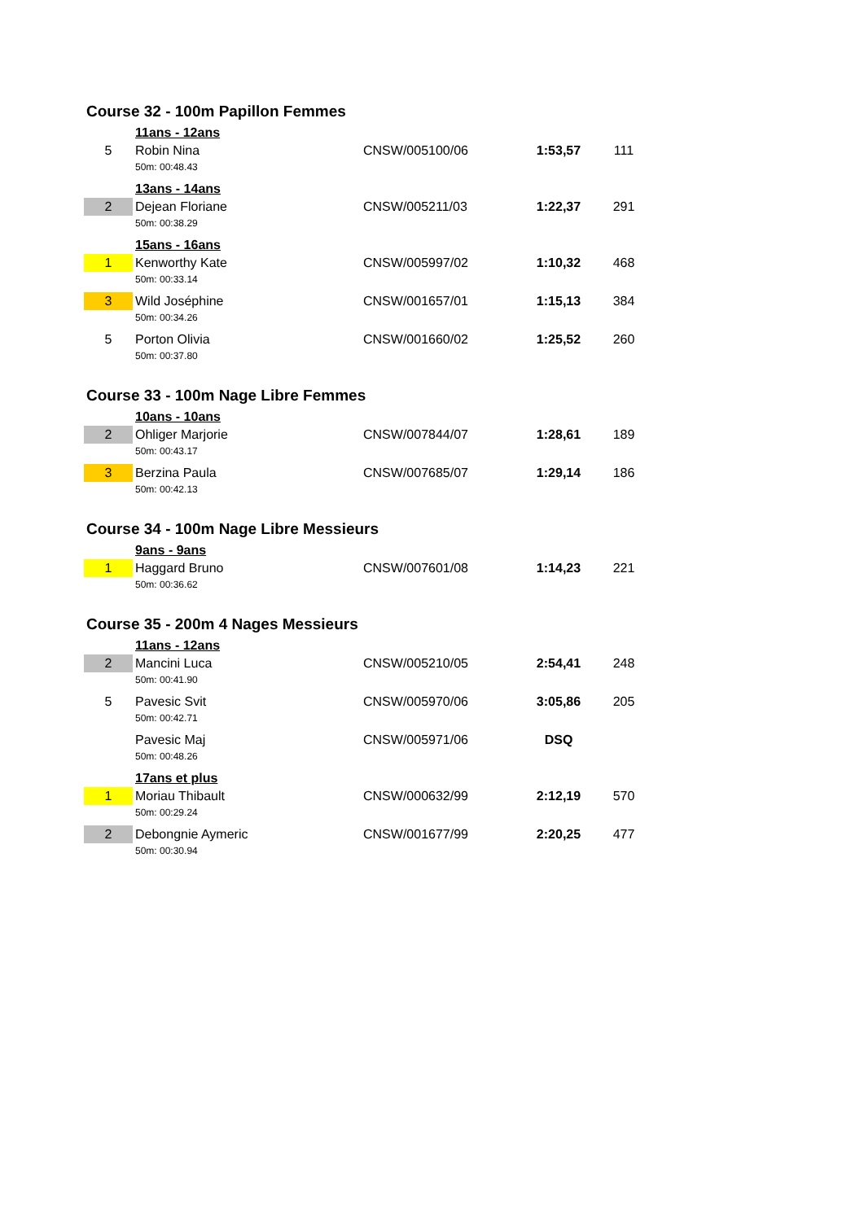Course 32 - 100m Papillon Femmes
| | 11ans - 12ans | | | |
| 5 | Robin Nina | CNSW/005100/06 | 1:53,57 | 111 |
| | 50m: 00:48.43 | | | |
| | 13ans - 14ans | | | |
| 2 | Dejean Floriane | CNSW/005211/03 | 1:22,37 | 291 |
| | 50m: 00:38.29 | | | |
| | 15ans - 16ans | | | |
| 1 | Kenworthy Kate | CNSW/005997/02 | 1:10,32 | 468 |
| | 50m: 00:33.14 | | | |
| 3 | Wild Joséphine | CNSW/001657/01 | 1:15,13 | 384 |
| | 50m: 00:34.26 | | | |
| 5 | Porton Olivia | CNSW/001660/02 | 1:25,52 | 260 |
| | 50m: 00:37.80 | | | |
Course 33 - 100m Nage Libre Femmes
| | 10ans - 10ans | | | |
| 2 | Ohliger Marjorie | CNSW/007844/07 | 1:28,61 | 189 |
| | 50m: 00:43.17 | | | |
| 3 | Berzina Paula | CNSW/007685/07 | 1:29,14 | 186 |
| | 50m: 00:42.13 | | | |
Course 34 - 100m Nage Libre Messieurs
| | 9ans - 9ans | | | |
| 1 | Haggard Bruno | CNSW/007601/08 | 1:14,23 | 221 |
| | 50m: 00:36.62 | | | |
Course 35 - 200m 4 Nages Messieurs
| | 11ans - 12ans | | | |
| 2 | Mancini Luca | CNSW/005210/05 | 2:54,41 | 248 |
| | 50m: 00:41.90 | | | |
| 5 | Pavesic Svit | CNSW/005970/06 | 3:05,86 | 205 |
| | 50m: 00:42.71 | | | |
| | Pavesic Maj | CNSW/005971/06 | DSQ | |
| | 50m: 00:48.26 | | | |
| | 17ans et plus | | | |
| 1 | Moriau Thibault | CNSW/000632/99 | 2:12,19 | 570 |
| | 50m: 00:29.24 | | | |
| 2 | Debongnie Aymeric | CNSW/001677/99 | 2:20,25 | 477 |
| | 50m: 00:30.94 | | | |